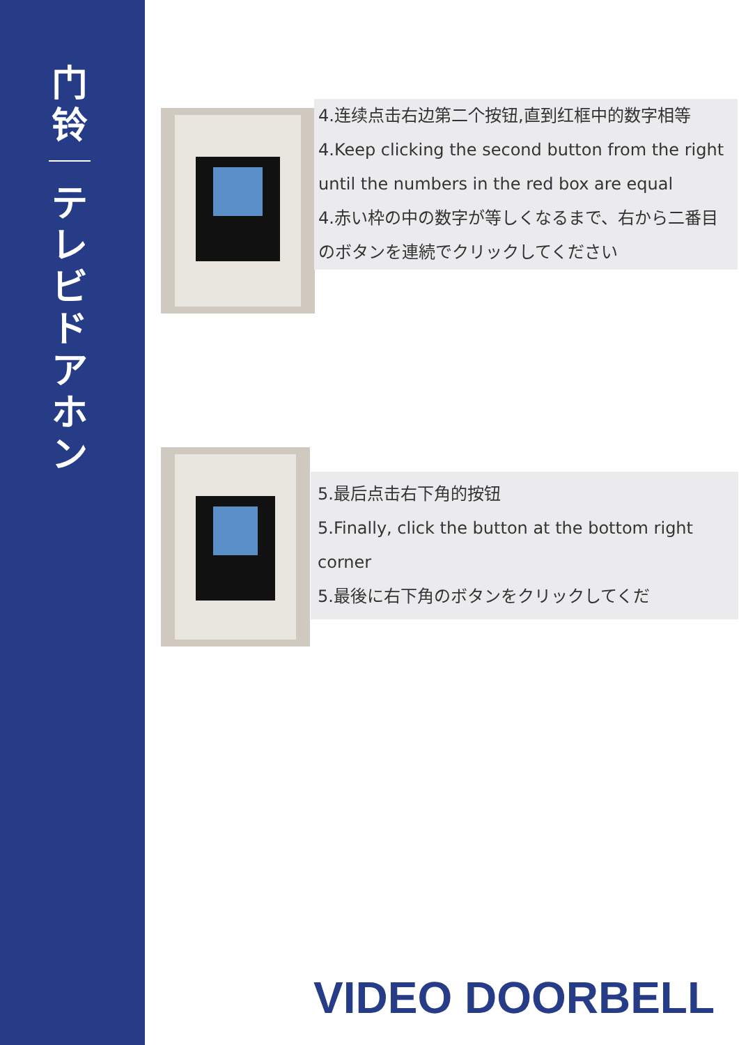门
铃
テ
レ
ビ
ド
ア
ホ
ン
4.连续点击右边第二个按钮,直到红框中的数字相等
4.Keep clicking the second button from the right until the numbers in the red box are equal
4.赤い枠の中の数字が等しくなるまで、右から二番目のボタンを連続でクリックしてください
5.最后点击右下角的按钮
5.Finally, click the button at the bottom right corner
5.最後に右下角のボタンをクリックしてくだ
VIDEO DOORBELL